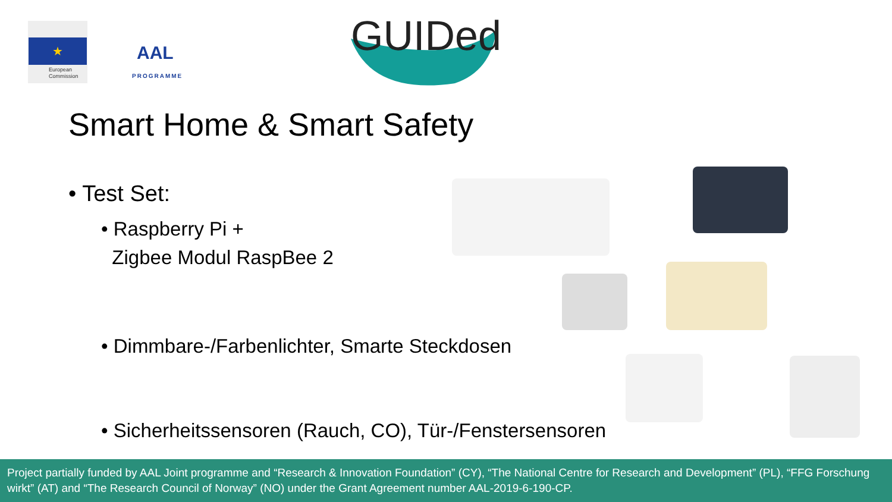★
European
Commission
AAL
PROGRAMME
GUIDed
Smart Home & Smart Safety
• Test Set:
• Raspberry Pi +
Zigbee Modul RaspBee 2
• Dimmbare-/Farbenlichter, Smarte Steckdosen
• Sicherheitssensoren (Rauch, CO), Tür-/Fenstersensoren
Project partially funded by AAL Joint programme and “Research & Innovation Foundation” (CY), “The National Centre for Research and Development” (PL), “FFG Forschung wirkt” (AT) and “The Research Council of Norway” (NO) under the Grant Agreement number AAL-2019-6-190-CP.